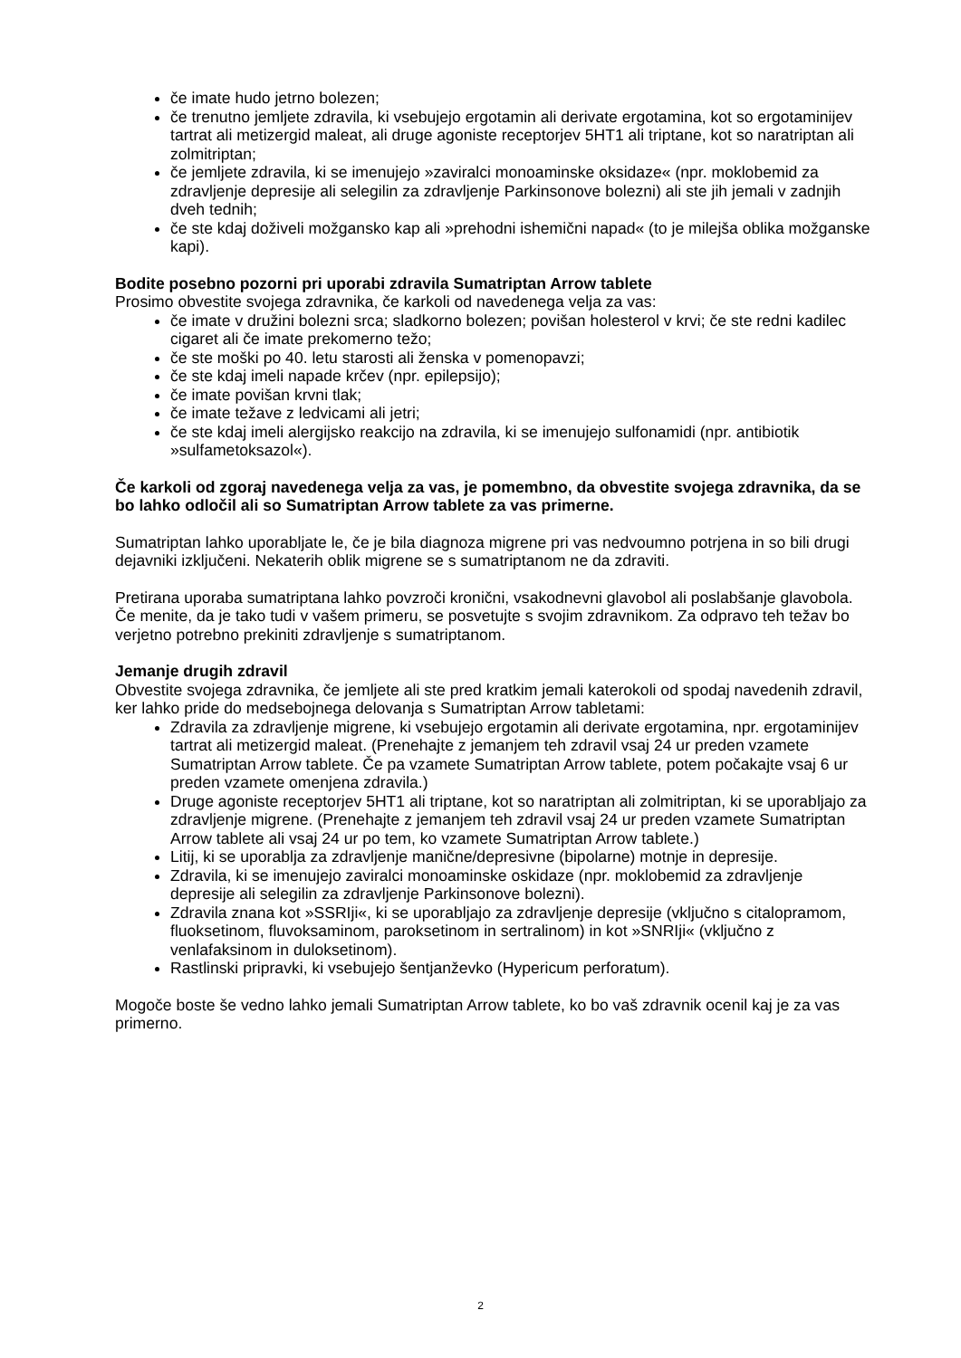če imate hudo jetrno bolezen;
če trenutno jemljete zdravila, ki vsebujejo ergotamin ali derivate ergotamina, kot so ergotaminijev tartrat ali metizergid maleat, ali druge agoniste receptorjev 5HT1 ali triptane, kot so naratriptan ali zolmitriptan;
če jemljete zdravila, ki se imenujejo »zaviralci monoaminske oksidaze« (npr. moklobemid za zdravljenje depresije ali selegilin za zdravljenje Parkinsonove bolezni) ali ste jih jemali v zadnjih dveh tednih;
če ste kdaj doživeli možgansko kap ali »prehodni ishemični napad« (to je milejša oblika možganske kapi).
Bodite posebno pozorni pri uporabi zdravila Sumatriptan Arrow tablete
Prosimo obvestite svojega zdravnika, če karkoli od navedenega velja za vas:
če imate v družini bolezni srca; sladkorno bolezen; povišan holesterol v krvi; če ste redni kadilec cigaret ali če imate prekomerno težo;
če ste moški po 40. letu starosti ali ženska v pomenopavzi;
če ste kdaj imeli napade krčev (npr. epilepsijo);
če imate povišan krvni tlak;
če imate težave z ledvicami ali jetri;
če ste kdaj imeli alergijsko reakcijo na zdravila, ki se imenujejo sulfonamidi (npr. antibiotik »sulfametoksazol«).
Če karkoli od zgoraj navedenega velja za vas, je pomembno, da obvestite svojega zdravnika, da se bo lahko odločil ali so Sumatriptan Arrow tablete za vas primerne.
Sumatriptan lahko uporabljate le, če je bila diagnoza migrene pri vas nedvoumno potrjena in so bili drugi dejavniki izključeni. Nekaterih oblik migrene se s sumatriptanom ne da zdraviti.
Pretirana uporaba sumatriptana lahko povzroči kronični, vsakodnevni glavobol ali poslabšanje glavobola. Če menite, da je tako tudi v vašem primeru, se posvetujte s svojim zdravnikom. Za odpravo teh težav bo verjetno potrebno prekiniti zdravljenje s sumatriptanom.
Jemanje drugih zdravil
Obvestite svojega zdravnika, če jemljete ali ste pred kratkim jemali katerokoli od spodaj navedenih zdravil, ker lahko pride do medsebojnega delovanja s Sumatriptan Arrow tabletami:
Zdravila za zdravljenje migrene, ki vsebujejo ergotamin ali derivate ergotamina, npr. ergotaminijev tartrat ali metizergid maleat. (Prenehajte z jemanjem teh zdravil vsaj 24 ur preden vzamete Sumatriptan Arrow tablete. Če pa vzamete Sumatriptan Arrow tablete, potem počakajte vsaj 6 ur preden vzamete omenjena zdravila.)
Druge agoniste receptorjev 5HT1 ali triptane, kot so naratriptan ali zolmitriptan, ki se uporabljajo za zdravljenje migrene. (Prenehajte z jemanjem teh zdravil vsaj 24 ur preden vzamete Sumatriptan Arrow tablete ali vsaj 24 ur po tem, ko vzamete Sumatriptan Arrow tablete.)
Litij, ki se uporablja za zdravljenje manične/depresivne (bipolarne) motnje in depresije.
Zdravila, ki se imenujejo zaviralci monoaminske oskidaze (npr. moklobemid za zdravljenje depresije ali selegilin za zdravljenje Parkinsonove bolezni).
Zdravila znana kot »SSRIji«, ki se uporabljajo za zdravljenje depresije (vključno s citalopramom, fluoksetinom, fluvoksaminom, paroksetinom in sertralinom) in kot »SNRIji« (vključno z venlafaksinom in duloksetinom).
Rastlinski pripravki, ki vsebujejo šentjanževko (Hypericum perforatum).
Mogoče boste še vedno lahko jemali Sumatriptan Arrow tablete, ko bo vaš zdravnik ocenil kaj je za vas primerno.
2